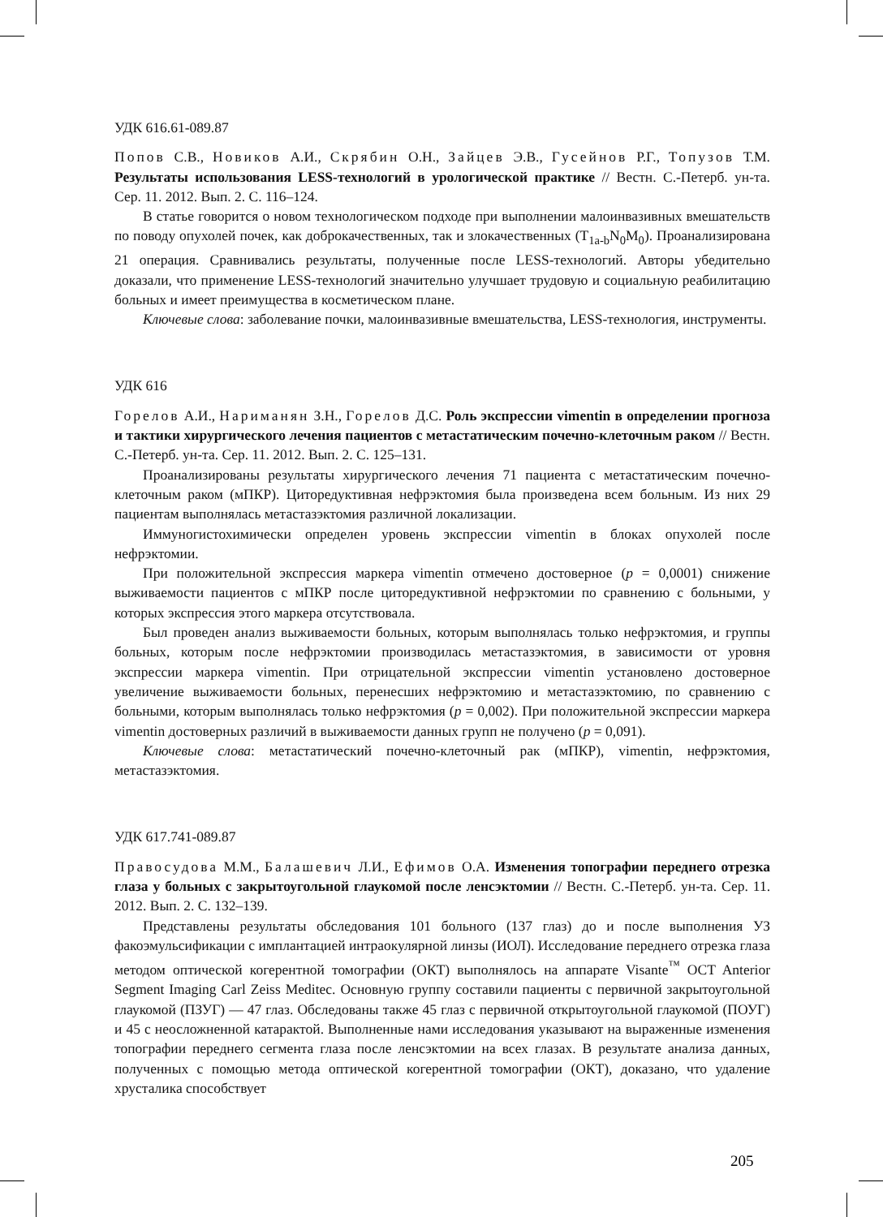УДК 616.61-089.87
Попов С.В., Новиков А.И., Скрябин О.Н., Зайцев Э.В., Гусейнов Р.Г., Топузов Т.М. Результаты использования LESS-технологий в урологической практике // Вестн. С.-Петерб. ун-та. Сер. 11. 2012. Вып. 2. С. 116–124.
В статье говорится о новом технологическом подходе при выполнении малоинвазивных вмешательств по поводу опухолей почек, как доброкачественных, так и злокачественных (T<sub>1a-b</sub>N<sub>0</sub>M<sub>0</sub>). Проанализирована 21 операция. Сравнивались результаты, полученные после LESS-технологий. Авторы убедительно доказали, что применение LESS-технологий значительно улучшает трудовую и социальную реабилитацию больных и имеет преимущества в косметическом плане.
Ключевые слова: заболевание почки, малоинвазивные вмешательства, LESS-технология, инструменты.
УДК 616
Горелов А.И., Нариманян З.Н., Горелов Д.С. Роль экспрессии vimentin в определении прогноза и тактики хирургического лечения пациентов с метастатическим почечно-клеточным раком // Вестн. С.-Петерб. ун-та. Сер. 11. 2012. Вып. 2. С. 125–131.
Проанализированы результаты хирургического лечения 71 пациента с метастатическим почечно-клеточным раком (мПКР). Циторедуктивная нефрэктомия была произведена всем больным. Из них 29 пациентам выполнялась метастазэктомия различной локализации.
Иммуногистохимически определен уровень экспрессии vimentin в блоках опухолей после нефрэктомии.
При положительной экспрессия маркера vimentin отмечено достоверное (p = 0,0001) снижение выживаемости пациентов с мПКР после циторедуктивной нефрэктомии по сравнению с больными, у которых экспрессия этого маркера отсутствовала.
Был проведен анализ выживаемости больных, которым выполнялась только нефрэктомия, и группы больных, которым после нефрэктомии производилась метастазэктомия, в зависимости от уровня экспрессии маркера vimentin. При отрицательной экспрессии vimentin установлено достоверное увеличение выживаемости больных, перенесших нефрэктомию и метастазэктомию, по сравнению с больными, которым выполнялась только нефрэктомия (p = 0,002). При положительной экспрессии маркера vimentin достоверных различий в выживаемости данных групп не получено (p = 0,091).
Ключевые слова: метастатический почечно-клеточный рак (мПКР), vimentin, нефрэктомия, метастазэктомия.
УДК 617.741-089.87
Правосудова М.М., Балашевич Л.И., Ефимов О.А. Изменения топографии переднего отрезка глаза у больных с закрытоугольной глаукомой после ленсэктомии // Вестн. С.-Петерб. ун-та. Сер. 11. 2012. Вып. 2. С. 132–139.
Представлены результаты обследования 101 больного (137 глаз) до и после выполнения УЗ факоэмульсификации с имплантацией интраокулярной линзы (ИОЛ). Исследование переднего отрезка глаза методом оптической когерентной томографии (ОКТ) выполнялось на аппарате Visante<sup>™</sup> OCT Anterior Segment Imaging Carl Zeiss Meditec. Основную группу составили пациенты с первичной закрытоугольной глаукомой (ПЗУГ) — 47 глаз. Обследованы также 45 глаз с первичной открытоугольной глаукомой (ПОУГ) и 45 с неосложненной катарактой. Выполненные нами исследования указывают на выраженные изменения топографии переднего сегмента глаза после ленсэктомии на всех глазах. В результате анализа данных, полученных с помощью метода оптической когерентной томографии (ОКТ), доказано, что удаление хрусталика способствует
205